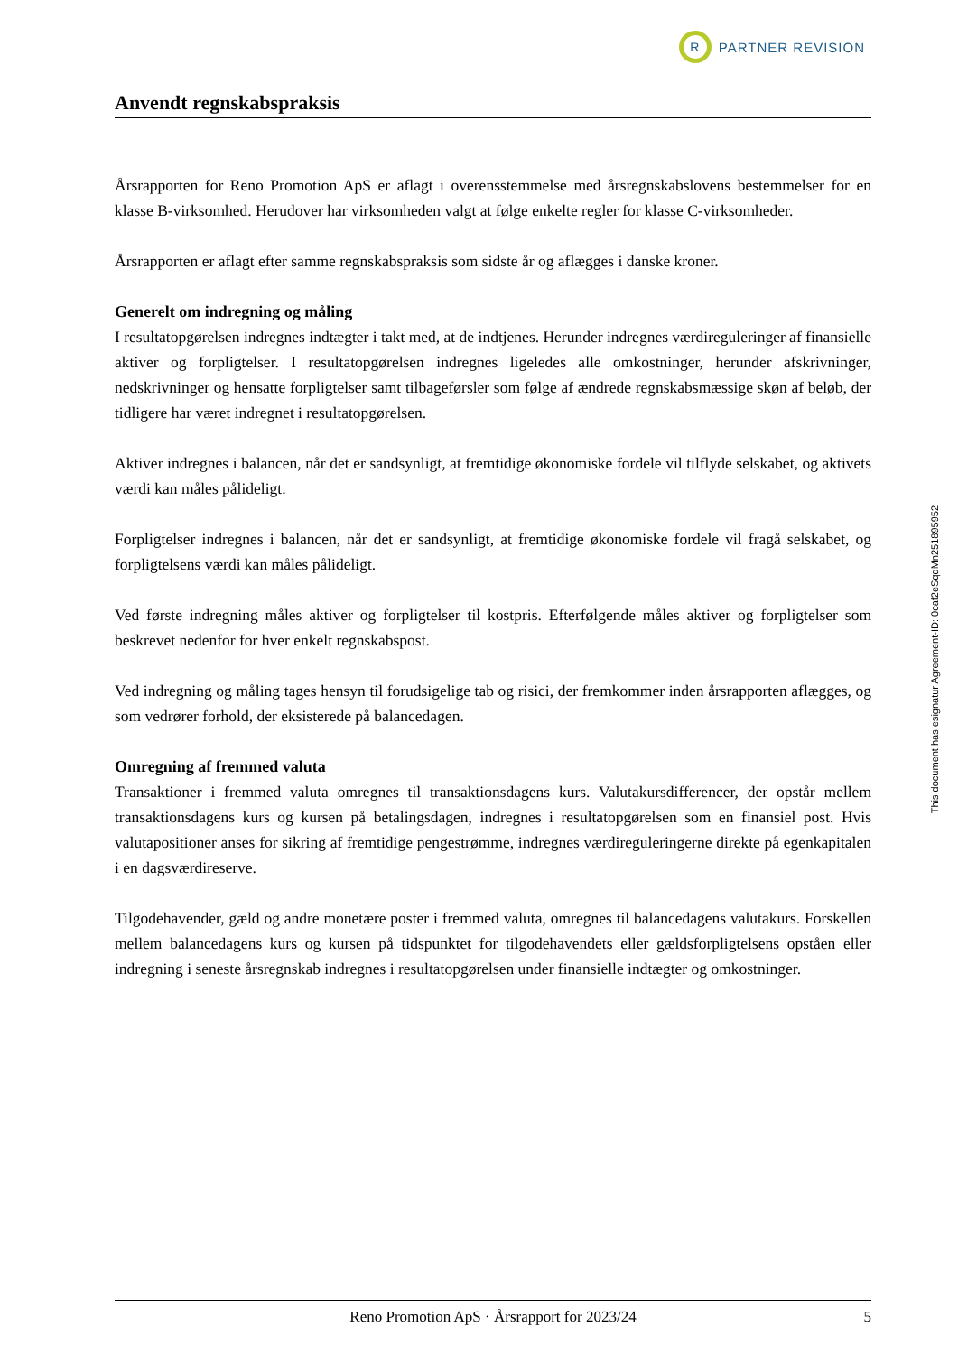R
PARTNER REVISION
Anvendt regnskabspraksis
Årsrapporten for Reno Promotion ApS er aflagt i overensstemmelse med årsregnskabslovens bestemmelser for en klasse B-virksomhed. Herudover har virksomheden valgt at følge enkelte regler for klasse C-virksomheder.
Årsrapporten er aflagt efter samme regnskabspraksis som sidste år og aflægges i danske kroner.
Generelt om indregning og måling
I resultatopgørelsen indregnes indtægter i takt med, at de indtjenes. Herunder indregnes værdireguleringer af finansielle aktiver og forpligtelser. I resultatopgørelsen indregnes ligeledes alle omkostninger, herunder afskrivninger, nedskrivninger og hensatte forpligtelser samt tilbageførsler som følge af ændrede regnskabsmæssige skøn af beløb, der tidligere har været indregnet i resultatopgørelsen.
Aktiver indregnes i balancen, når det er sandsynligt, at fremtidige økonomiske fordele vil tilflyde selskabet, og aktivets værdi kan måles pålideligt.
Forpligtelser indregnes i balancen, når det er sandsynligt, at fremtidige økonomiske fordele vil fragå selskabet, og forpligtelsens værdi kan måles pålideligt.
Ved første indregning måles aktiver og forpligtelser til kostpris. Efterfølgende måles aktiver og forpligtelser som beskrevet nedenfor for hver enkelt regnskabspost.
Ved indregning og måling tages hensyn til forudsigelige tab og risici, der fremkommer inden årsrapporten aflægges, og som vedrører forhold, der eksisterede på balancedagen.
Omregning af fremmed valuta
Transaktioner i fremmed valuta omregnes til transaktionsdagens kurs. Valutakursdifferencer, der opstår mellem transaktionsdagens kurs og kursen på betalingsdagen, indregnes i resultatopgørelsen som en finansiel post. Hvis valutapositioner anses for sikring af fremtidige pengestrømme, indregnes værdireguleringerne direkte på egenkapitalen i en dagsværdireserve.
Tilgodehavender, gæld og andre monetære poster i fremmed valuta, omregnes til balancedagens valutakurs. Forskellen mellem balancedagens kurs og kursen på tidspunktet for tilgodehavendets eller gældsforpligtelsens opståen eller indregning i seneste årsregnskab indregnes i resultatopgørelsen under finansielle indtægter og omkostninger.
This document has esignatur Agreement-ID: 0caf2eSqqMn251895952
Reno Promotion ApS · Årsrapport for 2023/24 5